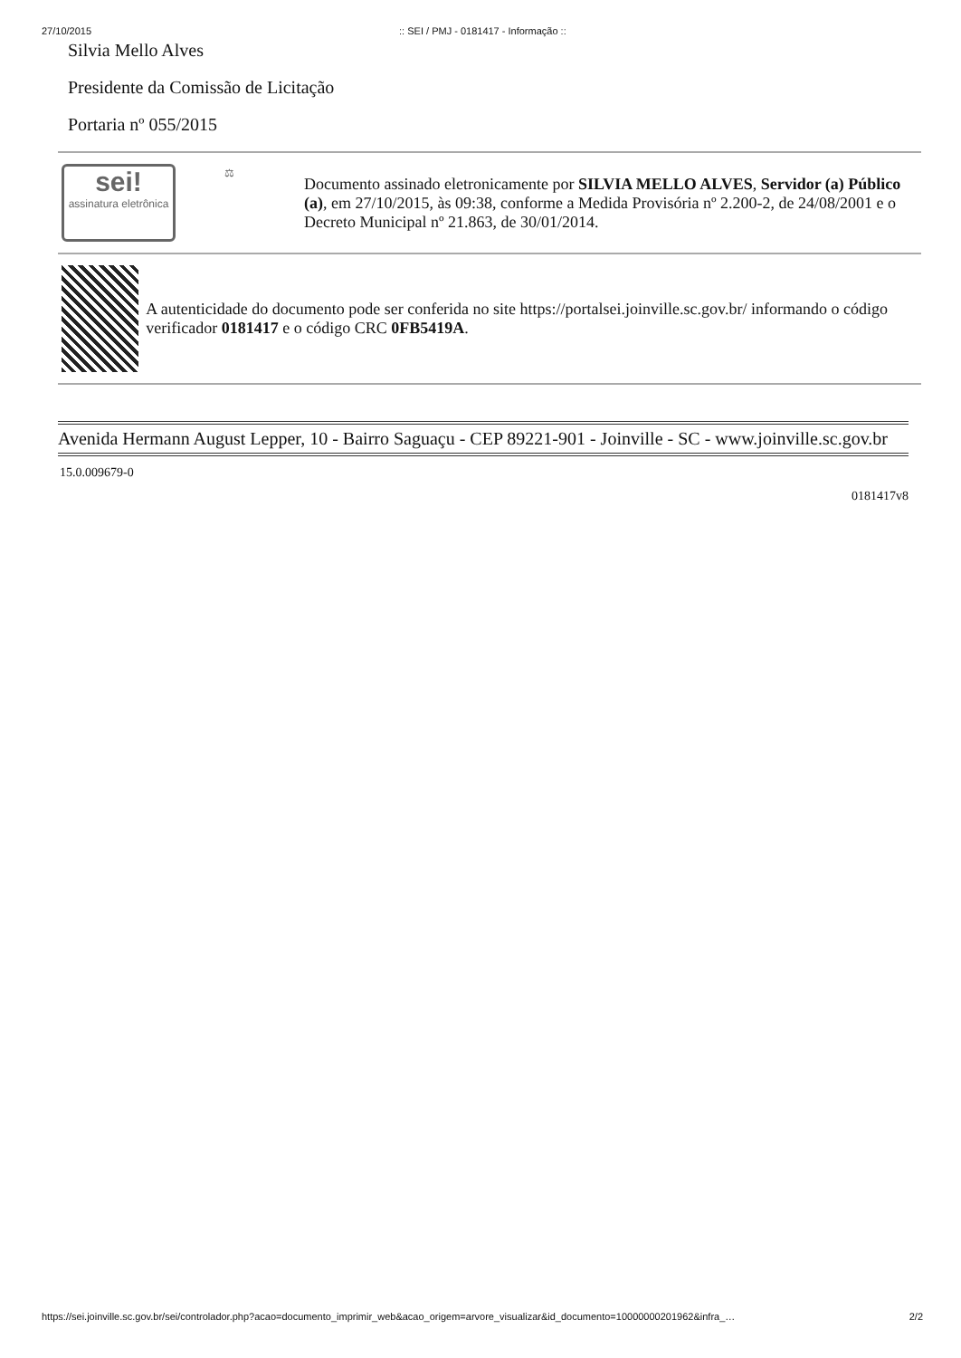27/10/2015:: SEI / PMJ - 0181417 - Informação ::
Silvia Mello Alves
Presidente da Comissão de Licitação
Portaria nº 055/2015
| sei! assinatura eletrônica ⚖ | Documento assinado eletronicamente por SILVIA MELLO ALVES , Servidor (a) Público (a) , em 27/10/2015, às 09:38, conforme a Medida Provisória nº 2.200-2, de 24/08/2001 e o Decreto Municipal nº 21.863, de 30/01/2014. |
| A autenticidade do documento pode ser conferida no site https://portalsei.joinville.sc.gov.br/ informando o código verificador 0181417 e o código CRC 0FB5419A . | |
Avenida Hermann August Lepper, 10 - Bairro Saguaçu - CEP 89221-901 - Joinville - SC - www.joinville.sc.gov.br
15.0.009679-0
0181417v8
https://sei.joinville.sc.gov.br/sei/controlador.php?acao=documento_imprimir_web&acao_origem=arvore_visualizar&id_documento=10000000201962&infra_… 2/2